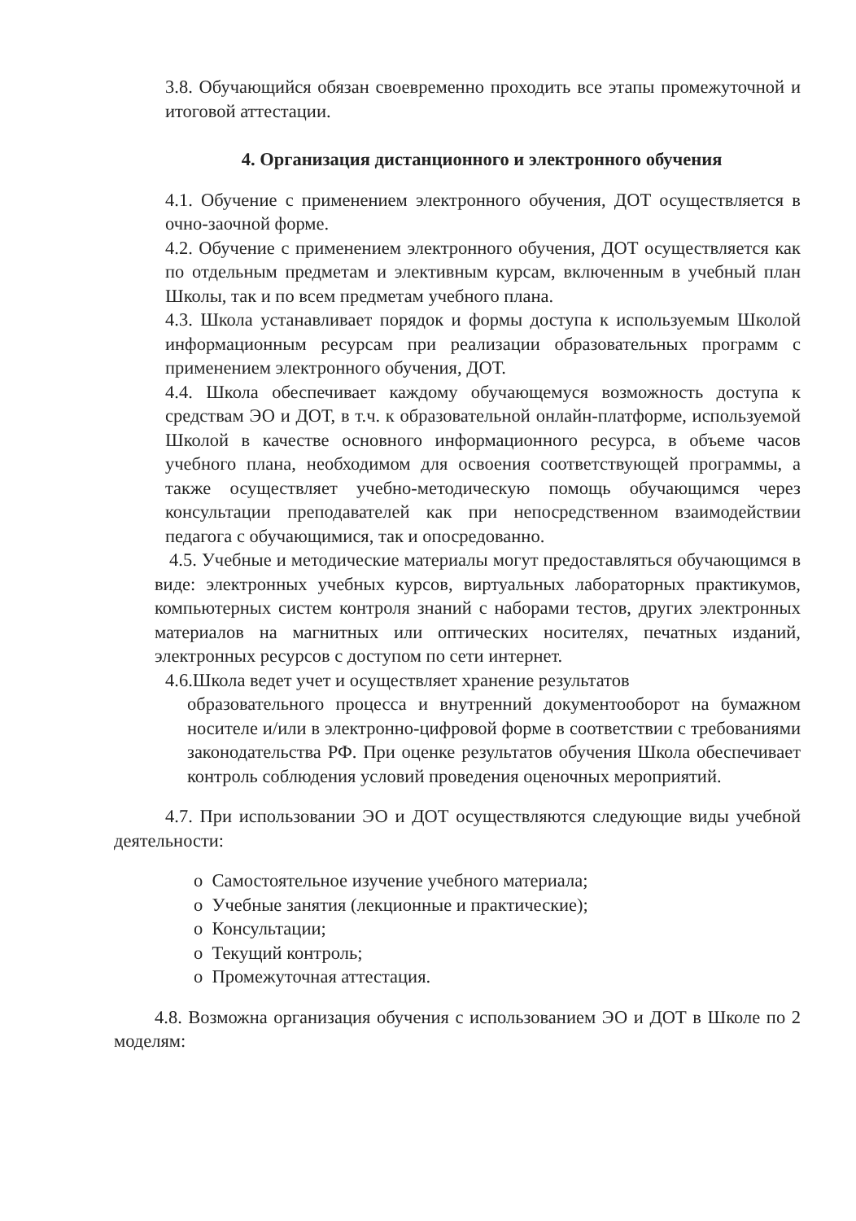3.8. Обучающийся обязан своевременно проходить все этапы промежуточной и итоговой аттестации.
4. Организация дистанционного и электронного обучения
4.1. Обучение с применением электронного обучения, ДОТ осуществляется в очно-заочной форме.
4.2. Обучение с применением электронного обучения, ДОТ осуществляется как по отдельным предметам и элективным курсам, включенным в учебный план Школы, так и по всем предметам учебного плана.
4.3. Школа устанавливает порядок и формы доступа к используемым Школой информационным ресурсам при реализации образовательных программ с применением электронного обучения, ДОТ.
4.4. Школа обеспечивает каждому обучающемуся возможность доступа к средствам ЭО и ДОТ, в т.ч. к образовательной онлайн-платформе, используемой Школой в качестве основного информационного ресурса, в объеме часов учебного плана, необходимом для освоения соответствующей программы, а также осуществляет учебно-методическую помощь обучающимся через консультации преподавателей как при непосредственном взаимодействии педагога с обучающимися, так и опосредованно.
4.5. Учебные и методические материалы могут предоставляться обучающимся в виде: электронных учебных курсов, виртуальных лабораторных практикумов, компьютерных систем контроля знаний с наборами тестов, других электронных материалов на магнитных или оптических носителях, печатных изданий, электронных ресурсов с доступом по сети интернет.
4.6.Школа ведет учет и осуществляет хранение результатов
образовательного процесса и внутренний документооборот на бумажном носителе и/или в электронно-цифровой форме в соответствии с требованиями законодательства РФ. При оценке результатов обучения Школа обеспечивает контроль соблюдения условий проведения оценочных мероприятий.
4.7. При использовании ЭО и ДОТ осуществляются следующие виды учебной деятельности:
o Самостоятельное изучение учебного материала;
o Учебные занятия (лекционные и практические);
o Консультации;
o Текущий контроль;
o Промежуточная аттестация.
4.8. Возможна организация обучения с использованием ЭО и ДОТ в Школе по 2 моделям: